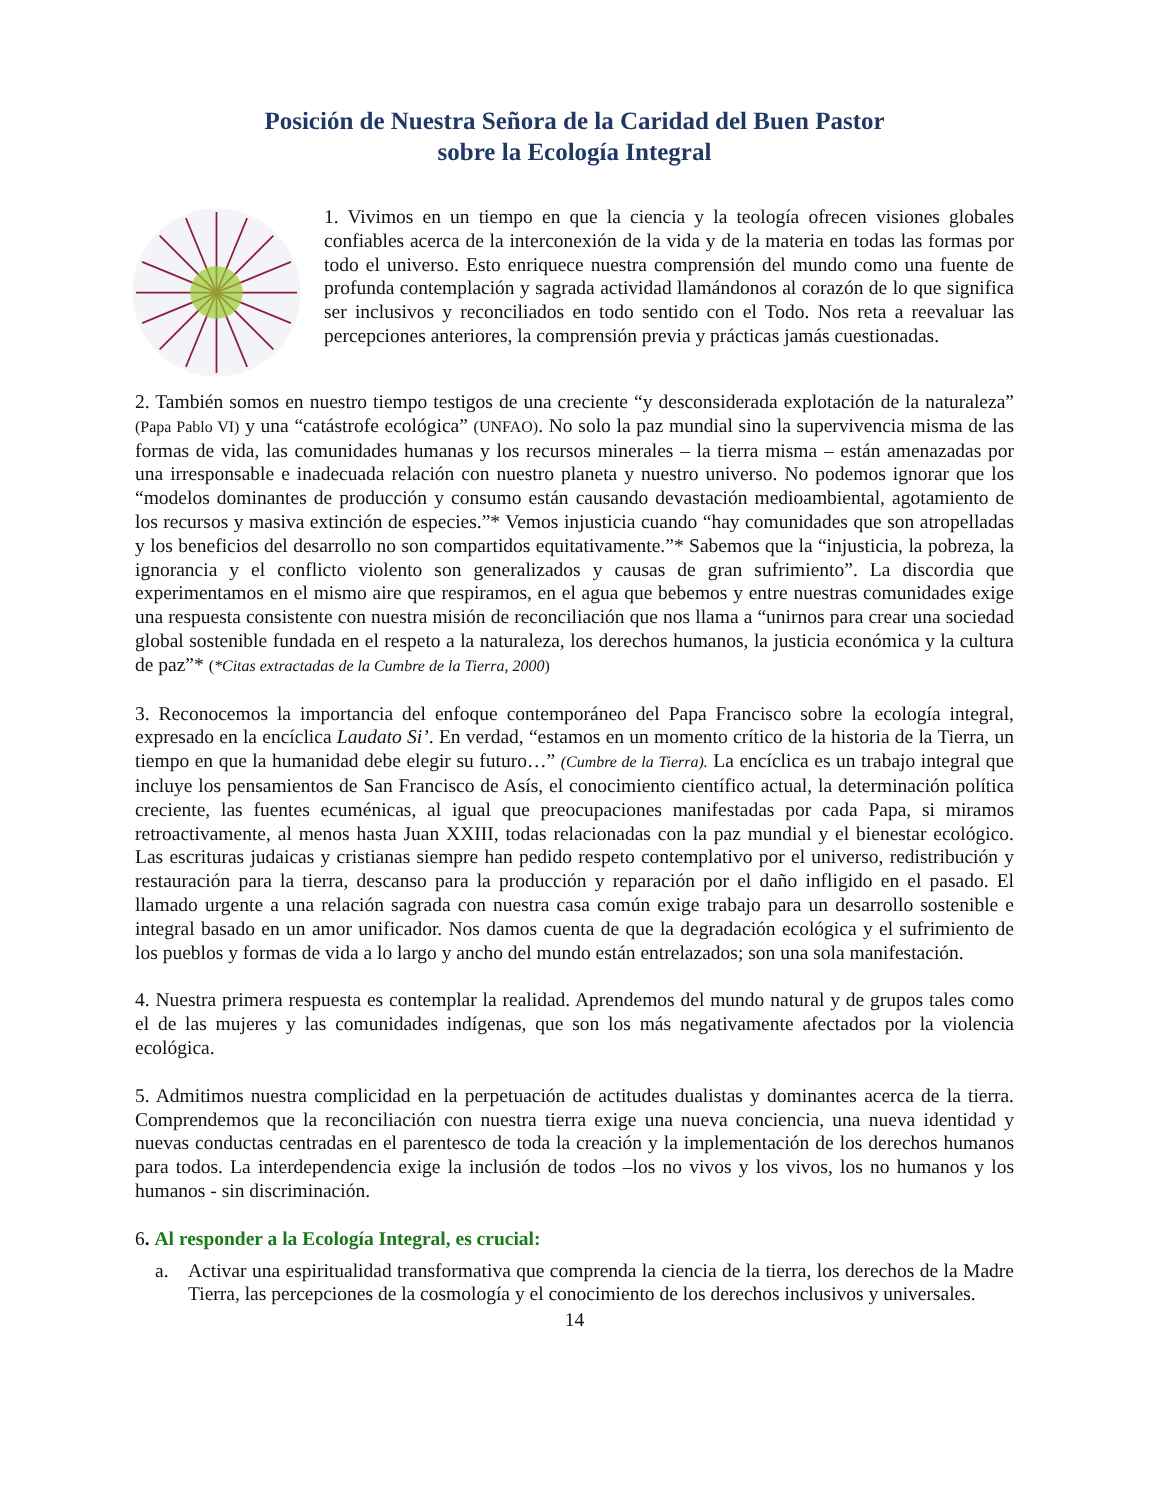Posición de Nuestra Señora de la Caridad del Buen Pastor
sobre la Ecología Integral
1. Vivimos en un tiempo en que la ciencia y la teología ofrecen visiones globales confiables acerca de la interconexión de la vida y de la materia en todas las formas por todo el universo. Esto enriquece nuestra comprensión del mundo como una fuente de profunda contemplación y sagrada actividad llamándonos al corazón de lo que significa ser inclusivos y reconciliados en todo sentido con el Todo. Nos reta a reevaluar las percepciones anteriores, la comprensión previa y prácticas jamás cuestionadas.
2. También somos en nuestro tiempo testigos de una creciente “y desconsiderada explotación de la naturaleza” (Papa Pablo VI) y una “catástrofe ecológica” (UNFAO). No solo la paz mundial sino la supervivencia misma de las formas de vida, las comunidades humanas y los recursos minerales – la tierra misma – están amenazadas por una irresponsable e inadecuada relación con nuestro planeta y nuestro universo. No podemos ignorar que los “modelos dominantes de producción y consumo están causando devastación medioambiental, agotamiento de los recursos y masiva extinción de especies.”* Vemos injusticia cuando “hay comunidades que son atropelladas y los beneficios del desarrollo no son compartidos equitativamente.”* Sabemos que la “injusticia, la pobreza, la ignorancia y el conflicto violento son generalizados y causas de gran sufrimiento”. La discordia que experimentamos en el mismo aire que respiramos, en el agua que bebemos y entre nuestras comunidades exige una respuesta consistente con nuestra misión de reconciliación que nos llama a “unirnos para crear una sociedad global sostenible fundada en el respeto a la naturaleza, los derechos humanos, la justicia económica y la cultura de paz”* (*Citas extractadas de la Cumbre de la Tierra, 2000)
3. Reconocemos la importancia del enfoque contemporáneo del Papa Francisco sobre la ecología integral, expresado en la encíclica Laudato Si’. En verdad, “estamos en un momento crítico de la historia de la Tierra, un tiempo en que la humanidad debe elegir su futuro…” (Cumbre de la Tierra). La encíclica es un trabajo integral que incluye los pensamientos de San Francisco de Asís, el conocimiento científico actual, la determinación política creciente, las fuentes ecuménicas, al igual que preocupaciones manifestadas por cada Papa, si miramos retroactivamente, al menos hasta Juan XXIII, todas relacionadas con la paz mundial y el bienestar ecológico. Las escrituras judaicas y cristianas siempre han pedido respeto contemplativo por el universo, redistribución y restauración para la tierra, descanso para la producción y reparación por el daño infligido en el pasado. El llamado urgente a una relación sagrada con nuestra casa común exige trabajo para un desarrollo sostenible e integral basado en un amor unificador. Nos damos cuenta de que la degradación ecológica y el sufrimiento de los pueblos y formas de vida a lo largo y ancho del mundo están entrelazados; son una sola manifestación.
4. Nuestra primera respuesta es contemplar la realidad. Aprendemos del mundo natural y de grupos tales como el de las mujeres y las comunidades indígenas, que son los más negativamente afectados por la violencia ecológica.
5. Admitimos nuestra complicidad en la perpetuación de actitudes dualistas y dominantes acerca de la tierra. Comprendemos que la reconciliación con nuestra tierra exige una nueva conciencia, una nueva identidad y nuevas conductas centradas en el parentesco de toda la creación y la implementación de los derechos humanos para todos. La interdependencia exige la inclusión de todos –los no vivos y los vivos, los no humanos y los humanos - sin discriminación.
6. Al responder a la Ecología Integral, es crucial:
a. Activar una espiritualidad transformativa que comprenda la ciencia de la tierra, los derechos de la Madre Tierra, las percepciones de la cosmología y el conocimiento de los derechos inclusivos y universales.
14